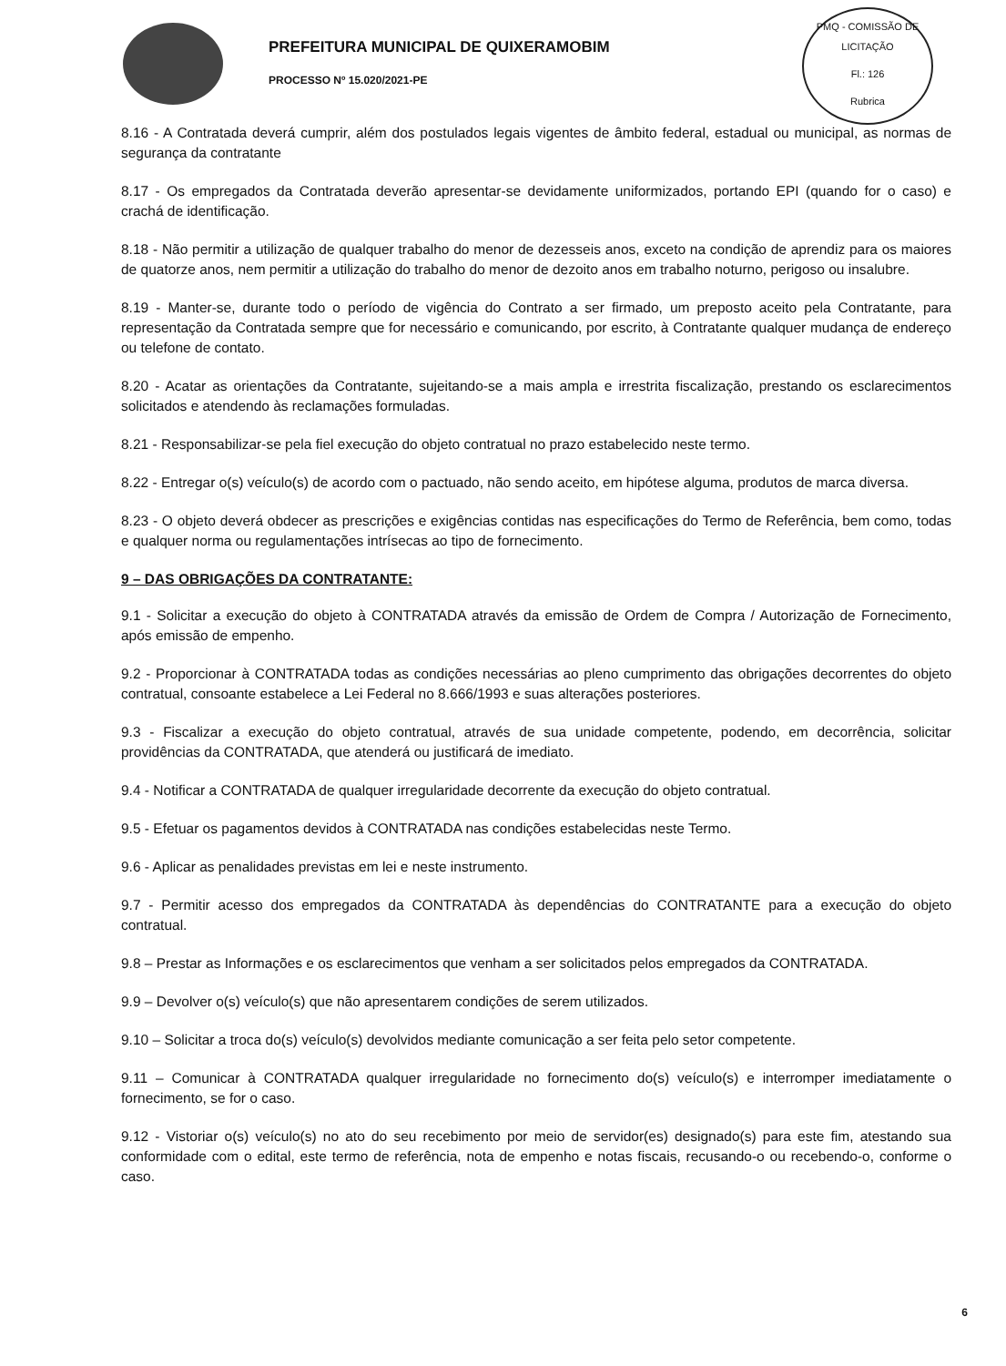PREFEITURA MUNICIPAL DE QUIXERAMOBIM
PROCESSO Nº 15.020/2021-PE
PMQ - COMISSÃO DE LICITAÇÃO
Fl.: 126
Rubrica
8.16 - A Contratada deverá cumprir, além dos postulados legais vigentes de âmbito federal, estadual ou municipal, as normas de segurança da contratante
8.17 - Os empregados da Contratada deverão apresentar-se devidamente uniformizados, portando EPI (quando for o caso) e crachá de identificação.
8.18 - Não permitir a utilização de qualquer trabalho do menor de dezesseis anos, exceto na condição de aprendiz para os maiores de quatorze anos, nem permitir a utilização do trabalho do menor de dezoito anos em trabalho noturno, perigoso ou insalubre.
8.19 - Manter-se, durante todo o período de vigência do Contrato a ser firmado, um preposto aceito pela Contratante, para representação da Contratada sempre que for necessário e comunicando, por escrito, à Contratante qualquer mudança de endereço ou telefone de contato.
8.20 - Acatar as orientações da Contratante, sujeitando-se a mais ampla e irrestrita fiscalização, prestando os esclarecimentos solicitados e atendendo às reclamações formuladas.
8.21 - Responsabilizar-se pela fiel execução do objeto contratual no prazo estabelecido neste termo.
8.22 - Entregar o(s) veículo(s) de acordo com o pactuado, não sendo aceito, em hipótese alguma, produtos de marca diversa.
8.23 - O objeto deverá obdecer as prescrições e exigências contidas nas especificações do Termo de Referência, bem como, todas e qualquer norma ou regulamentações intrísecas ao tipo de fornecimento.
9 – DAS OBRIGAÇÕES DA CONTRATANTE:
9.1 - Solicitar a execução do objeto à CONTRATADA através da emissão de Ordem de Compra / Autorização de Fornecimento, após emissão de empenho.
9.2 - Proporcionar à CONTRATADA todas as condições necessárias ao pleno cumprimento das obrigações decorrentes do objeto contratual, consoante estabelece a Lei Federal no 8.666/1993 e suas alterações posteriores.
9.3 - Fiscalizar a execução do objeto contratual, através de sua unidade competente, podendo, em decorrência, solicitar providências da CONTRATADA, que atenderá ou justificará de imediato.
9.4 - Notificar a CONTRATADA de qualquer irregularidade decorrente da execução do objeto contratual.
9.5 - Efetuar os pagamentos devidos à CONTRATADA nas condições estabelecidas neste Termo.
9.6 - Aplicar as penalidades previstas em lei e neste instrumento.
9.7 - Permitir acesso dos empregados da CONTRATADA às dependências do CONTRATANTE para a execução do objeto contratual.
9.8 – Prestar as Informações e os esclarecimentos que venham a ser solicitados pelos empregados da CONTRATADA.
9.9 – Devolver o(s) veículo(s) que não apresentarem condições de serem utilizados.
9.10 – Solicitar a troca do(s) veículo(s) devolvidos mediante comunicação a ser feita pelo setor competente.
9.11 – Comunicar à CONTRATADA qualquer irregularidade no fornecimento do(s) veículo(s) e interromper imediatamente o fornecimento, se for o caso.
9.12 - Vistoriar o(s) veículo(s) no ato do seu recebimento por meio de servidor(es) designado(s) para este fim, atestando sua conformidade com o edital, este termo de referência, nota de empenho e notas fiscais, recusando-o ou recebendo-o, conforme o caso.
6